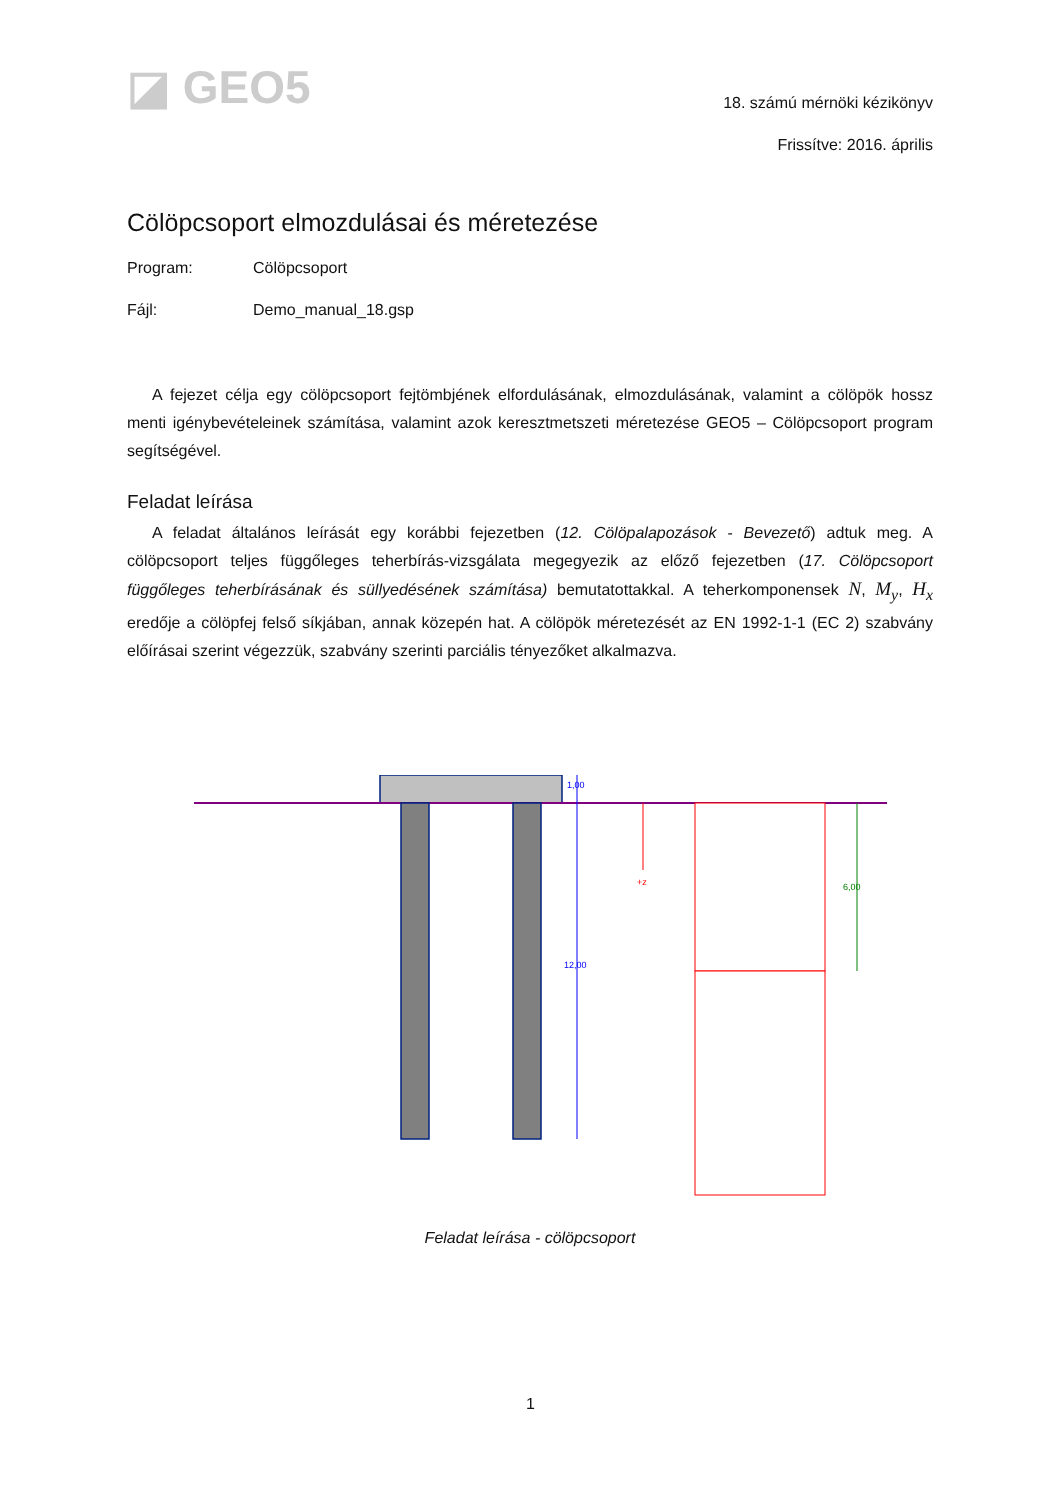◪ GEO5
18. számú mérnöki kézikönyv
Frissítve: 2016. április
Cölöpcsoport elmozdulásai és méretezése
Program: Cölöpcsoport
Fájl: Demo_manual_18.gsp
A fejezet célja egy cölöpcsoport fejtömbjének elfordulásának, elmozdulásának, valamint a cölöpök hossz menti igénybevételeinek számítása, valamint azok keresztmetszeti méretezése GEO5 – Cölöpcsoport program segítségével.
Feladat leírása
A feladat általános leírását egy korábbi fejezetben (12. Cölöpalapozások - Bevezető) adtuk meg. A cölöpcsoport teljes függőleges teherbírás-vizsgálata megegyezik az előző fejezetben (17. Cölöpcsoport függőleges teherbírásának és süllyedésének számítása) bemutatottakkal. A teherkomponensek N, M<sub>y</sub>, H<sub>x</sub> eredője a cölöpfej felső síkjában, annak közepén hat. A cölöpök méretezését az EN 1992-1-1 (EC 2) szabvány előírásai szerint végezzük, szabvány szerinti parciális tényezőket alkalmazva.
1,00
12,00
+z
6,00
Feladat leírása - cölöpcsoport
1